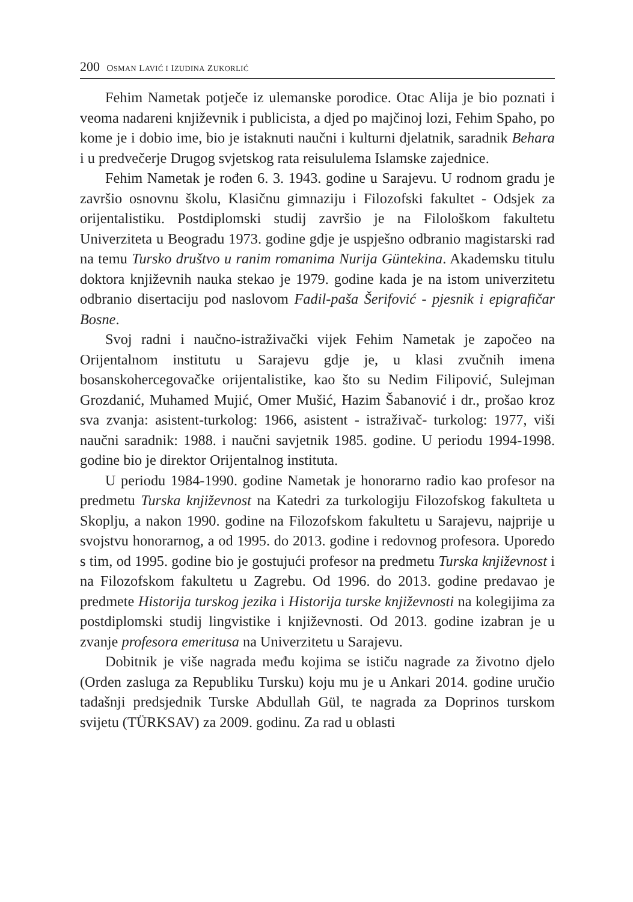200 OSMAN LAVIĆ I IZUDINA ZUKORLIĆ
Fehim Nametak potječe iz ulemanske porodice. Otac Alija je bio poznati i veoma nadareni književnik i publicista, a djed po majčinoj lozi, Fehim Spaho, po kome je i dobio ime, bio je istaknuti naučni i kulturni djelatnik, saradnik Behara i u predvečerje Drugog svjetskog rata reisululema Islamske zajednice.
Fehim Nametak je rođen 6. 3. 1943. godine u Sarajevu. U rodnom gradu je završio osnovnu školu, Klasičnu gimnaziju i Filozofski fakultet - Odsjek za orijentalistiku. Postdiplomski studij završio je na Filološkom fakultetu Univerziteta u Beogradu 1973. godine gdje je uspješno odbranio magistarski rad na temu Tursko društvo u ranim romanima Nurija Güntekina. Akademsku titulu doktora književnih nauka stekao je 1979. godine kada je na istom univerzitetu odbranio disertaciju pod naslovom Fadil-paša Šerifović - pjesnik i epigrafičar Bosne.
Svoj radni i naučno-istraživački vijek Fehim Nametak je započeo na Orijentalnom institutu u Sarajevu gdje je, u klasi zvučnih imena bosanskohercegovačke orijentalistike, kao što su Nedim Filipović, Sulejman Grozdanić, Muhamed Mujić, Omer Mušić, Hazim Šabanović i dr., prošao kroz sva zvanja: asistent-turkolog: 1966, asistent - istraživač- turkolog: 1977, viši naučni saradnik: 1988. i naučni savjetnik 1985. godine. U periodu 1994-1998. godine bio je direktor Orijentalnog instituta.
U periodu 1984-1990. godine Nametak je honorarno radio kao profesor na predmetu Turska književnost na Katedri za turkologiju Filozofskog fakulteta u Skoplju, a nakon 1990. godine na Filozofskom fakultetu u Sarajevu, najprije u svojstvu honorarnog, a od 1995. do 2013. godine i redovnog profesora. Uporedo s tim, od 1995. godine bio je gostujući profesor na predmetu Turska književnost i na Filozofskom fakultetu u Zagrebu. Od 1996. do 2013. godine predavao je predmete Historija turskog jezika i Historija turske književnosti na kolegijima za postdiplomski studij lingvistike i književnosti. Od 2013. godine izabran je u zvanje profesora emeritusa na Univerzitetu u Sarajevu.
Dobitnik je više nagrada među kojima se ističu nagrade za životno djelo (Orden zasluga za Republiku Tursku) koju mu je u Ankari 2014. godine uručio tadašnji predsjednik Turske Abdullah Gül, te nagrada za Doprinos turskom svijetu (TÜRKSAV) za 2009. godinu. Za rad u oblasti